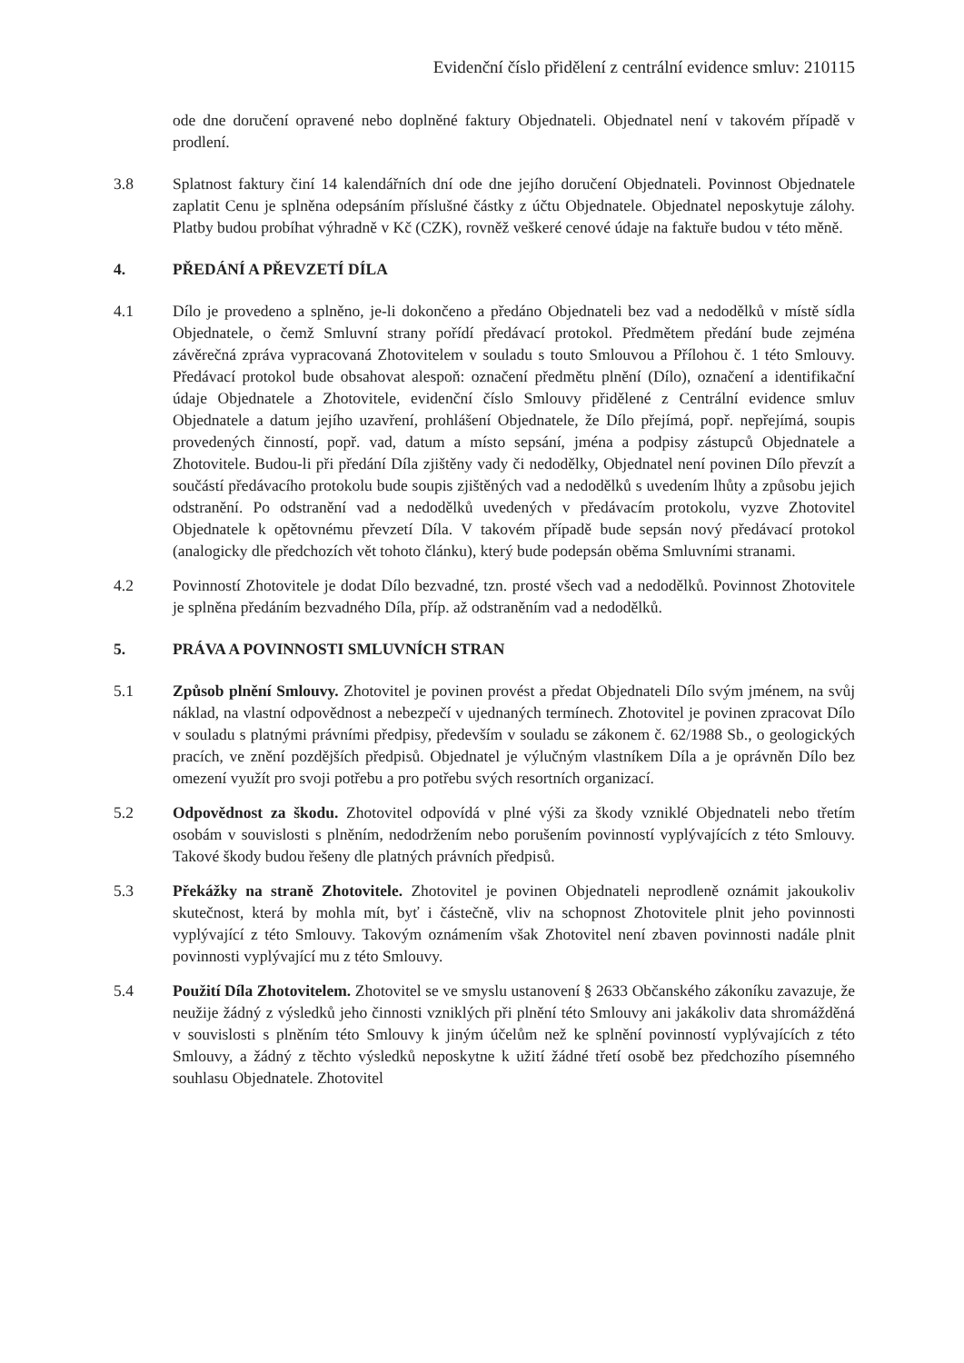Evidenční číslo přidělení z centrální evidence smluv: 210115
ode dne doručení opravené nebo doplněné faktury Objednateli. Objednatel není v takovém případě v prodlení.
3.8 Splatnost faktury činí 14 kalendářních dní ode dne jejího doručení Objednateli. Povinnost Objednatele zaplatit Cenu je splněna odepsáním příslušné částky z účtu Objednatele. Objednatel neposkytuje zálohy. Platby budou probíhat výhradně v Kč (CZK), rovněž veškeré cenové údaje na faktuře budou v této měně.
4. PŘEDÁNÍ A PŘEVZETÍ DÍLA
4.1 Dílo je provedeno a splněno, je-li dokončeno a předáno Objednateli bez vad a nedodělků v místě sídla Objednatele, o čemž Smluvní strany pořídí předávací protokol. Předmětem předání bude zejména závěrečná zpráva vypracovaná Zhotovitelem v souladu s touto Smlouvou a Přílohou č. 1 této Smlouvy. Předávací protokol bude obsahovat alespoň: označení předmětu plnění (Dílo), označení a identifikační údaje Objednatele a Zhotovitele, evidenční číslo Smlouvy přidělené z Centrální evidence smluv Objednatele a datum jejího uzavření, prohlášení Objednatele, že Dílo přejímá, popř. nepřejímá, soupis provedených činností, popř. vad, datum a místo sepsání, jména a podpisy zástupců Objednatele a Zhotovitele. Budou-li při předání Díla zjištěny vady či nedodělky, Objednatel není povinen Dílo převzít a součástí předávacího protokolu bude soupis zjištěných vad a nedodělků s uvedením lhůty a způsobu jejich odstranění. Po odstranění vad a nedodělků uvedených v předávacím protokolu, vyzve Zhotovitel Objednatele k opětovnému převzetí Díla. V takovém případě bude sepsán nový předávací protokol (analogicky dle předchozích vět tohoto článku), který bude podepsán oběma Smluvními stranami.
4.2 Povinností Zhotovitele je dodat Dílo bezvadné, tzn. prosté všech vad a nedodělků. Povinnost Zhotovitele je splněna předáním bezvadného Díla, příp. až odstraněním vad a nedodělků.
5. PRÁVA A POVINNOSTI SMLUVNÍCH STRAN
5.1 Způsob plnění Smlouvy. Zhotovitel je povinen provést a předat Objednateli Dílo svým jménem, na svůj náklad, na vlastní odpovědnost a nebezpečí v ujednaných termínech. Zhotovitel je povinen zpracovat Dílo v souladu s platnými právními předpisy, především v souladu se zákonem č. 62/1988 Sb., o geologických pracích, ve znění pozdějších předpisů. Objednatel je výlučným vlastníkem Díla a je oprávněn Dílo bez omezení využít pro svoji potřebu a pro potřebu svých resortních organizací.
5.2 Odpovědnost za škodu. Zhotovitel odpovídá v plné výši za škody vzniklé Objednateli nebo třetím osobám v souvislosti s plněním, nedodržením nebo porušením povinností vyplývajících z této Smlouvy. Takové škody budou řešeny dle platných právních předpisů.
5.3 Překážky na straně Zhotovitele. Zhotovitel je povinen Objednateli neprodleně oznámit jakoukoliv skutečnost, která by mohla mít, byť i částečně, vliv na schopnost Zhotovitele plnit jeho povinnosti vyplývající z této Smlouvy. Takovým oznámením však Zhotovitel není zbaven povinnosti nadále plnit povinnosti vyplývající mu z této Smlouvy.
5.4 Použití Díla Zhotovitelem. Zhotovitel se ve smyslu ustanovení § 2633 Občanského zákoníku zavazuje, že neužije žádný z výsledků jeho činnosti vzniklých při plnění této Smlouvy ani jakákoliv data shromážděná v souvislosti s plněním této Smlouvy k jiným účelům než ke splnění povinností vyplývajících z této Smlouvy, a žádný z těchto výsledků neposkytne k užití žádné třetí osobě bez předchozího písemného souhlasu Objednatele. Zhotovitel